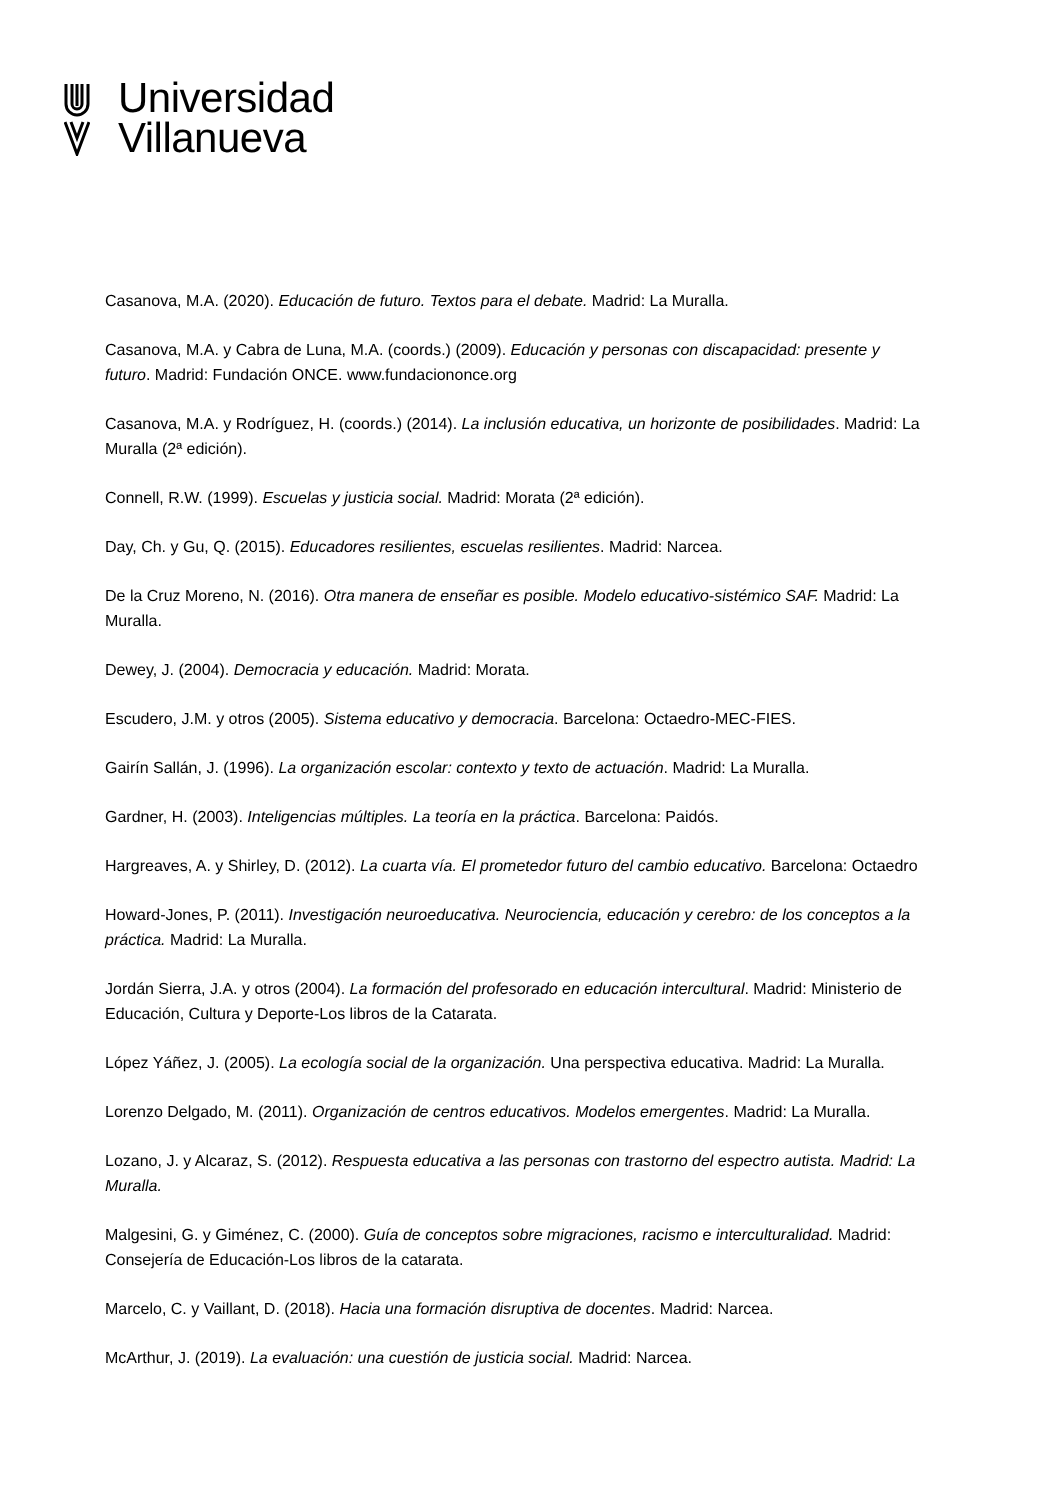Universidad
Villanueva
Casanova, M.A. (2020). Educación de futuro. Textos para el debate. Madrid: La Muralla.
Casanova, M.A. y Cabra de Luna, M.A. (coords.) (2009). Educación y personas con discapacidad: presente y futuro. Madrid: Fundación ONCE. www.fundaciononce.org
Casanova, M.A. y Rodríguez, H. (coords.) (2014). La inclusión educativa, un horizonte de posibilidades. Madrid: La Muralla (2ª edición).
Connell, R.W. (1999). Escuelas y justicia social. Madrid: Morata (2ª edición).
Day, Ch. y Gu, Q. (2015). Educadores resilientes, escuelas resilientes. Madrid: Narcea.
De la Cruz Moreno, N. (2016). Otra manera de enseñar es posible. Modelo educativo-sistémico SAF. Madrid: La Muralla.
Dewey, J. (2004). Democracia y educación. Madrid: Morata.
Escudero, J.M. y otros (2005). Sistema educativo y democracia. Barcelona: Octaedro-MEC-FIES.
Gairín Sallán, J. (1996). La organización escolar: contexto y texto de actuación. Madrid: La Muralla.
Gardner, H. (2003). Inteligencias múltiples. La teoría en la práctica. Barcelona: Paidós.
Hargreaves, A. y Shirley, D. (2012). La cuarta vía. El prometedor futuro del cambio educativo. Barcelona: Octaedro
Howard-Jones, P. (2011). Investigación neuroeducativa. Neurociencia, educación y cerebro: de los conceptos a la práctica. Madrid: La Muralla.
Jordán Sierra, J.A. y otros (2004). La formación del profesorado en educación intercultural. Madrid: Ministerio de Educación, Cultura y Deporte-Los libros de la Catarata.
López Yáñez, J. (2005). La ecología social de la organización. Una perspectiva educativa. Madrid: La Muralla.
Lorenzo Delgado, M. (2011). Organización de centros educativos. Modelos emergentes. Madrid: La Muralla.
Lozano, J. y Alcaraz, S. (2012). Respuesta educativa a las personas con trastorno del espectro autista. Madrid: La Muralla.
Malgesini, G. y Giménez, C. (2000). Guía de conceptos sobre migraciones, racismo e interculturalidad. Madrid: Consejería de Educación-Los libros de la catarata.
Marcelo, C. y Vaillant, D. (2018). Hacia una formación disruptiva de docentes. Madrid: Narcea.
McArthur, J. (2019). La evaluación: una cuestión de justicia social. Madrid: Narcea.